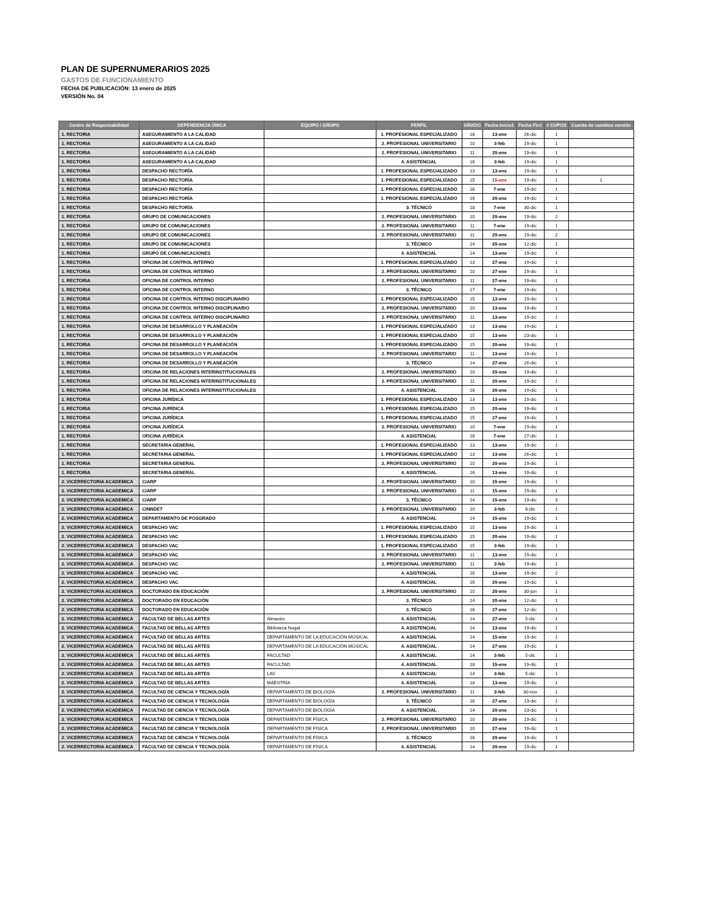PLAN DE SUPERNUMERARIOS 2025
GASTOS DE FUNCIONAMIENTO
FECHA DE PUBLICACIÓN: 13 enero de 2025
VERSIÓN No. 04
| Centro de Responsabilidad | DEPENDENCIA ÚNICA | EQUIPO / GRUPO | PERFIL | GRADO | Fecha Inicio1 | Fecha Fin1 | # CUPOS | Cuenta de cambios versión |
| --- | --- | --- | --- | --- | --- | --- | --- | --- |
| 1. RECTORIA | ASEGURAMIENTO A LA CALIDAD | | 1. PROFESIONAL ESPECIALIZADO | 16 | 13-ene | 26-dic | 1 | |
| 1. RECTORIA | ASEGURAMIENTO A LA CALIDAD | | 2. PROFESIONAL UNIVERSITARIO | 10 | 3-feb | 19-dic | 1 | |
| 1. RECTORIA | ASEGURAMIENTO A LA CALIDAD | | 2. PROFESIONAL UNIVERSITARIO | 11 | 20-ene | 19-dic | 1 | |
| 1. RECTORIA | ASEGURAMIENTO A LA CALIDAD | | 4. ASISTENCIAL | 16 | 3-feb | 19-dic | 1 | |
| 1. RECTORIA | DESPACHO RECTORÍA | | 1. PROFESIONAL ESPECIALIZADO | 13 | 13-ene | 19-dic | 1 | |
| 1. RECTORIA | DESPACHO RECTORÍA | | 1. PROFESIONAL ESPECIALIZADO | 15 | 15-ene | 19-dic | 1 | 1 |
| 1. RECTORIA | DESPACHO RECTORÍA | | 1. PROFESIONAL ESPECIALIZADO | 16 | 7-ene | 19-dic | 1 | |
| 1. RECTORIA | DESPACHO RECTORÍA | | 1. PROFESIONAL ESPECIALIZADO | 16 | 20-ene | 19-dic | 1 | |
| 1. RECTORIA | DESPACHO RECTORÍA | | 3. TÉCNICO | 18 | 7-ene | 30-dic | 1 | |
| 1. RECTORIA | GRUPO DE COMUNICACIONES | | 2. PROFESIONAL UNIVERSITARIO | 10 | 20-ene | 19-dic | 2 | |
| 1. RECTORIA | GRUPO DE COMUNICACIONES | | 2. PROFESIONAL UNIVERSITARIO | 11 | 7-ene | 19-dic | 1 | |
| 1. RECTORIA | GRUPO DE COMUNICACIONES | | 2. PROFESIONAL UNIVERSITARIO | 11 | 20-ene | 19-dic | 2 | |
| 1. RECTORIA | GRUPO DE COMUNICACIONES | | 3. TÉCNICO | 14 | 20-ene | 12-dic | 1 | |
| 1. RECTORIA | GRUPO DE COMUNICACIONES | | 4. ASISTENCIAL | 14 | 13-ene | 19-dic | 1 | |
| 1. RECTORIA | OFICINA DE CONTROL INTERNO | | 1. PROFESIONAL ESPECIALIZADO | 13 | 27-ene | 19-dic | 1 | |
| 1. RECTORIA | OFICINA DE CONTROL INTERNO | | 2. PROFESIONAL UNIVERSITARIO | 10 | 27-ene | 19-dic | 1 | |
| 1. RECTORIA | OFICINA DE CONTROL INTERNO | | 2. PROFESIONAL UNIVERSITARIO | 11 | 27-ene | 19-dic | 1 | |
| 1. RECTORIA | OFICINA DE CONTROL INTERNO | | 3. TÉCNICO | 17 | 7-ene | 19-dic | 1 | |
| 1. RECTORIA | OFICINA DE CONTROL INTERNO DISCIPLINARIO | | 1. PROFESIONAL ESPECIALIZADO | 15 | 13-ene | 19-dic | 1 | |
| 1. RECTORIA | OFICINA DE CONTROL INTERNO DISCIPLINARIO | | 2. PROFESIONAL UNIVERSITARIO | 10 | 13-ene | 19-dic | 1 | |
| 1. RECTORIA | OFICINA DE CONTROL INTERNO DISCIPLINARIO | | 2. PROFESIONAL UNIVERSITARIO | 11 | 13-ene | 19-dic | 1 | |
| 1. RECTORIA | OFICINA DE DESARROLLO Y PLANEACIÓN | | 1. PROFESIONAL ESPECIALIZADO | 13 | 13-ene | 19-dic | 1 | |
| 1. RECTORIA | OFICINA DE DESARROLLO Y PLANEACIÓN | | 1. PROFESIONAL ESPECIALIZADO | 15 | 13-ene | 23-dic | 1 | |
| 1. RECTORIA | OFICINA DE DESARROLLO Y PLANEACIÓN | | 1. PROFESIONAL ESPECIALIZADO | 15 | 20-ene | 19-dic | 1 | |
| 1. RECTORIA | OFICINA DE DESARROLLO Y PLANEACIÓN | | 2. PROFESIONAL UNIVERSITARIO | 11 | 13-ene | 19-dic | 1 | |
| 1. RECTORIA | OFICINA DE DESARROLLO Y PLANEACIÓN | | 3. TÉCNICO | 14 | 27-ene | 26-dic | 1 | |
| 1. RECTORIA | OFICINA DE RELACIONES INTERINSTITUCIONALES | | 2. PROFESIONAL UNIVERSITARIO | 10 | 20-ene | 19-dic | 1 | |
| 1. RECTORIA | OFICINA DE RELACIONES INTERINSTITUCIONALES | | 2. PROFESIONAL UNIVERSITARIO | 11 | 20-ene | 19-dic | 1 | |
| 1. RECTORIA | OFICINA DE RELACIONES INTERINSTITUCIONALES | | 4. ASISTENCIAL | 16 | 20-ene | 19-dic | 1 | |
| 1. RECTORIA | OFICINA JURÍDICA | | 1. PROFESIONAL ESPECIALIZADO | 13 | 13-ene | 19-dic | 1 | |
| 1. RECTORIA | OFICINA JURÍDICA | | 1. PROFESIONAL ESPECIALIZADO | 15 | 20-ene | 19-dic | 1 | |
| 1. RECTORIA | OFICINA JURÍDICA | | 1. PROFESIONAL ESPECIALIZADO | 15 | 27-ene | 19-dic | 1 | |
| 1. RECTORIA | OFICINA JURÍDICA | | 2. PROFESIONAL UNIVERSITARIO | 10 | 7-ene | 19-dic | 1 | |
| 1. RECTORIA | OFICINA JURÍDICA | | 4. ASISTENCIAL | 16 | 7-ene | 27-dic | 1 | |
| 1. RECTORIA | SECRETARIA GENERAL | | 1. PROFESIONAL ESPECIALIZADO | 13 | 13-ene | 19-dic | 1 | |
| 1. RECTORIA | SECRETARIA GENERAL | | 1. PROFESIONAL ESPECIALIZADO | 13 | 13-ene | 26-dic | 1 | |
| 1. RECTORIA | SECRETARIA GENERAL | | 2. PROFESIONAL UNIVERSITARIO | 10 | 20-ene | 19-dic | 1 | |
| 1. RECTORIA | SECRETARIA GENERAL | | 4. ASISTENCIAL | 16 | 13-ene | 19-dic | 1 | |
| 2. VICERRECTORIA ACADEMICA | CIARP | | 2. PROFESIONAL UNIVERSITARIO | 10 | 15-ene | 19-dic | 1 | |
| 2. VICERRECTORIA ACADEMICA | CIARP | | 2. PROFESIONAL UNIVERSITARIO | 11 | 15-ene | 19-dic | 1 | |
| 2. VICERRECTORIA ACADEMICA | CIARP | | 3. TÉCNICO | 14 | 15-ene | 19-dic | 3 | |
| 2. VICERRECTORIA ACADEMICA | CINNDET | | 2. PROFESIONAL UNIVERSITARIO | 10 | 3-feb | 6-dic | 1 | |
| 2. VICERRECTORIA ACADEMICA | DEPARTAMENTO DE POSGRADO | | 4. ASISTENCIAL | 14 | 15-ene | 19-dic | 1 | |
| 2. VICERRECTORIA ACADEMICA | DESPACHO VAC | | 1. PROFESIONAL ESPECIALIZADO | 15 | 13-ene | 19-dic | 1 | |
| 2. VICERRECTORIA ACADEMICA | DESPACHO VAC | | 1. PROFESIONAL ESPECIALIZADO | 15 | 20-ene | 19-dic | 1 | |
| 2. VICERRECTORIA ACADEMICA | DESPACHO VAC | | 1. PROFESIONAL ESPECIALIZADO | 15 | 3-feb | 19-dic | 1 | |
| 2. VICERRECTORIA ACADEMICA | DESPACHO VAC | | 2. PROFESIONAL UNIVERSITARIO | 11 | 13-ene | 19-dic | 1 | |
| 2. VICERRECTORIA ACADEMICA | DESPACHO VAC | | 2. PROFESIONAL UNIVERSITARIO | 11 | 3-feb | 19-dic | 1 | |
| 2. VICERRECTORIA ACADEMICA | DESPACHO VAC | | 4. ASISTENCIAL | 16 | 13-ene | 19-dic | 2 | |
| 2. VICERRECTORIA ACADEMICA | DESPACHO VAC | | 4. ASISTENCIAL | 16 | 20-ene | 19-dic | 1 | |
| 2. VICERRECTORIA ACADEMICA | DOCTORADO EN EDUCACIÓN | | 2. PROFESIONAL UNIVERSITARIO | 10 | 20-ene | 30-jun | 1 | |
| 2. VICERRECTORIA ACADEMICA | DOCTORADO EN EDUCACIÓN | | 3. TÉCNICO | 14 | 20-ene | 12-dic | 1 | |
| 2. VICERRECTORIA ACADEMICA | DOCTORADO EN EDUCACIÓN | | 3. TÉCNICO | 16 | 27-ene | 12-dic | 1 | |
| 2. VICERRECTORIA ACADEMICA | FACULTAD DE BELLAS ARTES | Almacén | 4. ASISTENCIAL | 14 | 27-ene | 5-dic | 1 | |
| 2. VICERRECTORIA ACADEMICA | FACULTAD DE BELLAS ARTES | Biblioteca Nogal | 4. ASISTENCIAL | 14 | 13-ene | 19-dic | 1 | |
| 2. VICERRECTORIA ACADEMICA | FACULTAD DE BELLAS ARTES | DEPARTAMENTO DE LA EDUCACIÓN MÚSICAL | 4. ASISTENCIAL | 14 | 15-ene | 19-dic | 1 | |
| 2. VICERRECTORIA ACADEMICA | FACULTAD DE BELLAS ARTES | DEPARTAMENTO DE LA EDUCACIÓN MÚSICAL | 4. ASISTENCIAL | 14 | 27-ene | 19-dic | 1 | |
| 2. VICERRECTORIA ACADEMICA | FACULTAD DE BELLAS ARTES | FACULTAD | 4. ASISTENCIAL | 14 | 3-feb | 5-dic | 1 | |
| 2. VICERRECTORIA ACADEMICA | FACULTAD DE BELLAS ARTES | FACULTAD | 4. ASISTENCIAL | 18 | 15-ene | 19-dic | 1 | |
| 2. VICERRECTORIA ACADEMICA | FACULTAD DE BELLAS ARTES | LAV | 4. ASISTENCIAL | 14 | 3-feb | 5-dic | 1 | |
| 2. VICERRECTORIA ACADEMICA | FACULTAD DE BELLAS ARTES | MAESTRÍA | 4. ASISTENCIAL | 18 | 13-ene | 19-dic | 1 | |
| 2. VICERRECTORIA ACADEMICA | FACULTAD DE CIENCIA Y TECNOLOGÍA | DEPARTAMENTO DE BIOLOGÍA | 2. PROFESIONAL UNIVERSITARIO | 11 | 3-feb | 30-nov | 1 | |
| 2. VICERRECTORIA ACADEMICA | FACULTAD DE CIENCIA Y TECNOLOGÍA | DEPARTAMENTO DE BIOLOGÍA | 3. TÉCNICO | 16 | 27-ene | 19-dic | 1 | |
| 2. VICERRECTORIA ACADEMICA | FACULTAD DE CIENCIA Y TECNOLOGÍA | DEPARTAMENTO DE BIOLOGÍA | 4. ASISTENCIAL | 14 | 20-ene | 23-dic | 1 | |
| 2. VICERRECTORIA ACADEMICA | FACULTAD DE CIENCIA Y TECNOLOGÍA | DEPARTAMENTO DE FÍSICA | 2. PROFESIONAL UNIVERSITARIO | 10 | 20-ene | 19-dic | 1 | |
| 2. VICERRECTORIA ACADEMICA | FACULTAD DE CIENCIA Y TECNOLOGÍA | DEPARTAMENTO DE FÍSICA | 2. PROFESIONAL UNIVERSITARIO | 10 | 27-ene | 19-dic | 1 | |
| 2. VICERRECTORIA ACADEMICA | FACULTAD DE CIENCIA Y TECNOLOGÍA | DEPARTAMENTO DE FÍSICA | 3. TÉCNICO | 16 | 20-ene | 19-dic | 1 | |
| 2. VICERRECTORIA ACADEMICA | FACULTAD DE CIENCIA Y TECNOLOGÍA | DEPARTAMENTO DE FÍSICA | 4. ASISTENCIAL | 14 | 20-ene | 19-dic | 1 | |